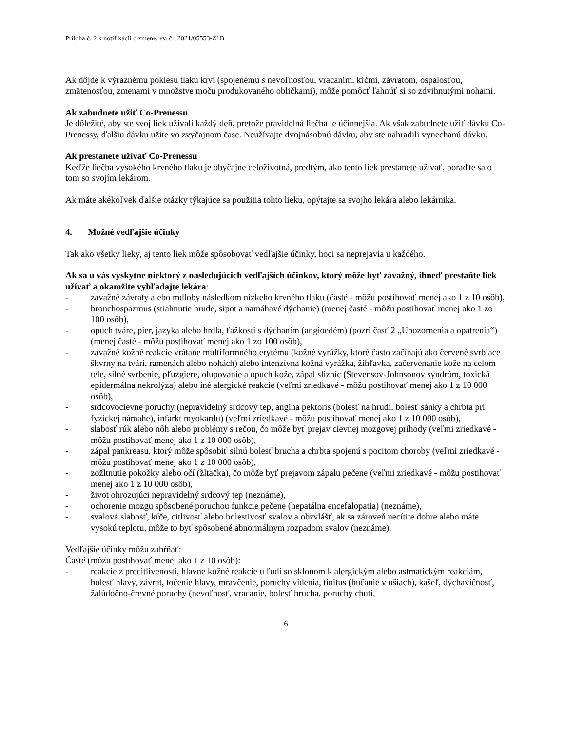Príloha č. 2 k notifikácii o zmene, ev. č.: 2021/05553-Z1B
Ak dôjde k výraznému poklesu tlaku krvi (spojenému s nevoľnosťou, vracaním, kŕčmi, závratom, ospalosťou, zmätenosťou, zmenami v množstve moču produkovaného obličkami), môže pomôcť ľahnúť si so zdvihnutými nohami.
Ak zabudnete užiť Co-Prenessu
Je dôležité, aby ste svoj liek užívali každý deň, pretože pravidelná liečba je účinnejšia. Ak však zabudnete užiť dávku Co-Prenessy, ďalšiu dávku užite vo zvyčajnom čase. Neužívajte dvojnásobnú dávku, aby ste nahradili vynechanú dávku.
Ak prestanete užívať Co-Prenessu
Keďže liečba vysokého krvného tlaku je obyčajne celoživotná, predtým, ako tento liek prestanete užívať, poraďte sa o tom so svojím lekárom.
Ak máte akékoľvek ďalšie otázky týkajúce sa použitia tohto lieku, opýtajte sa svojho lekára alebo lekárnika.
4. Možné vedľajšie účinky
Tak ako všetky lieky, aj tento liek môže spôsobovať vedľajšie účinky, hoci sa neprejavia u každého.
Ak sa u vás vyskytne niektorý z nasledujúcich vedľajších účinkov, ktorý môže byť závažný, ihneď prestaňte liek užívať a okamžite vyhľadajte lekára:
- závažné závraty alebo mdloby následkom nízkeho krvného tlaku (časté - môžu postihovať menej ako 1 z 10 osôb),
- bronchospazmus (stiahnutie hrude, sipot a namáhavé dýchanie) (menej časté - môžu postihovať menej ako 1 zo 100 osôb),
- opuch tváre, pier, jazyka alebo hrdla, ťažkosti s dýchaním (angioedém) (pozri časť 2 „Upozornenia a opatrenia“) (menej časté - môžu postihovať menej ako 1 zo 100 osôb),
- závažné kožné reakcie vrátane multiformného erytému (kožné vyrážky, ktoré často začínajú ako červené svrbiace škvrny na tvári, ramenách alebo nohách) alebo intenzívna kožná vyrážka, žihľavka, začervenanie kože na celom tele, silné svrbenie, pľuzgiere, olupovanie a opuch kože, zápal slizníc (Stevensov-Johnsonov syndróm, toxická epidermálna nekrolýza) alebo iné alergické reakcie (veľmi zriedkavé - môžu postihovať menej ako 1 z 10 000 osôb),
- srdcovocievne poruchy (nepravidelný srdcový tep, angína pektoris (bolesť na hrudi, bolesť sánky a chrbta pri fyzickej námahe), infarkt myokardu) (veľmi zriedkavé - môžu postihovať menej ako 1 z 10 000 osôb),
- slabosť rúk alebo nôh alebo problémy s rečou, čo môže byť prejav cievnej mozgovej príhody (veľmi zriedkavé - môžu postihovať menej ako 1 z 10 000 osôb),
- zápal pankreasu, ktorý môže spôsobiť silnú bolesť brucha a chrbta spojenú s pocitom choroby (veľmi zriedkavé - môžu postihovať menej ako 1 z 10 000 osôb),
- zožltnutie pokožky alebo očí (žltačka), čo môže byť prejavom zápalu pečene (veľmi zriedkavé - môžu postihovať menej ako 1 z 10 000 osôb),
- život ohrozujúci nepravidelný srdcový tep (neznáme),
- ochorenie mozgu spôsobené poruchou funkcie pečene (hepatálna encefalopatia) (neznáme),
- svalová slabosť, kŕče, citlivosť alebo bolestivosť svalov a obzvlášť, ak sa zároveň necítite dobre alebo máte vysokú teplotu, môže to byť spôsobené abnormálnym rozpadom svalov (neznáme).
Vedľajšie účinky môžu zahŕňať:
Časté (môžu postihovať menej ako 1 z 10 osôb):
- reakcie z precitlivenosti, hlavne kožné reakcie u ľudí so sklonom k alergickým alebo astmatickým reakciám, bolesť hlavy, závrat, točenie hlavy, mravčenie, poruchy videnia, tinitus (hučanie v ušiach), kašeľ, dýchavičnosť, žalúdočno-črevné poruchy (nevoľnosť, vracanie, bolesť brucha, poruchy chuti,
6